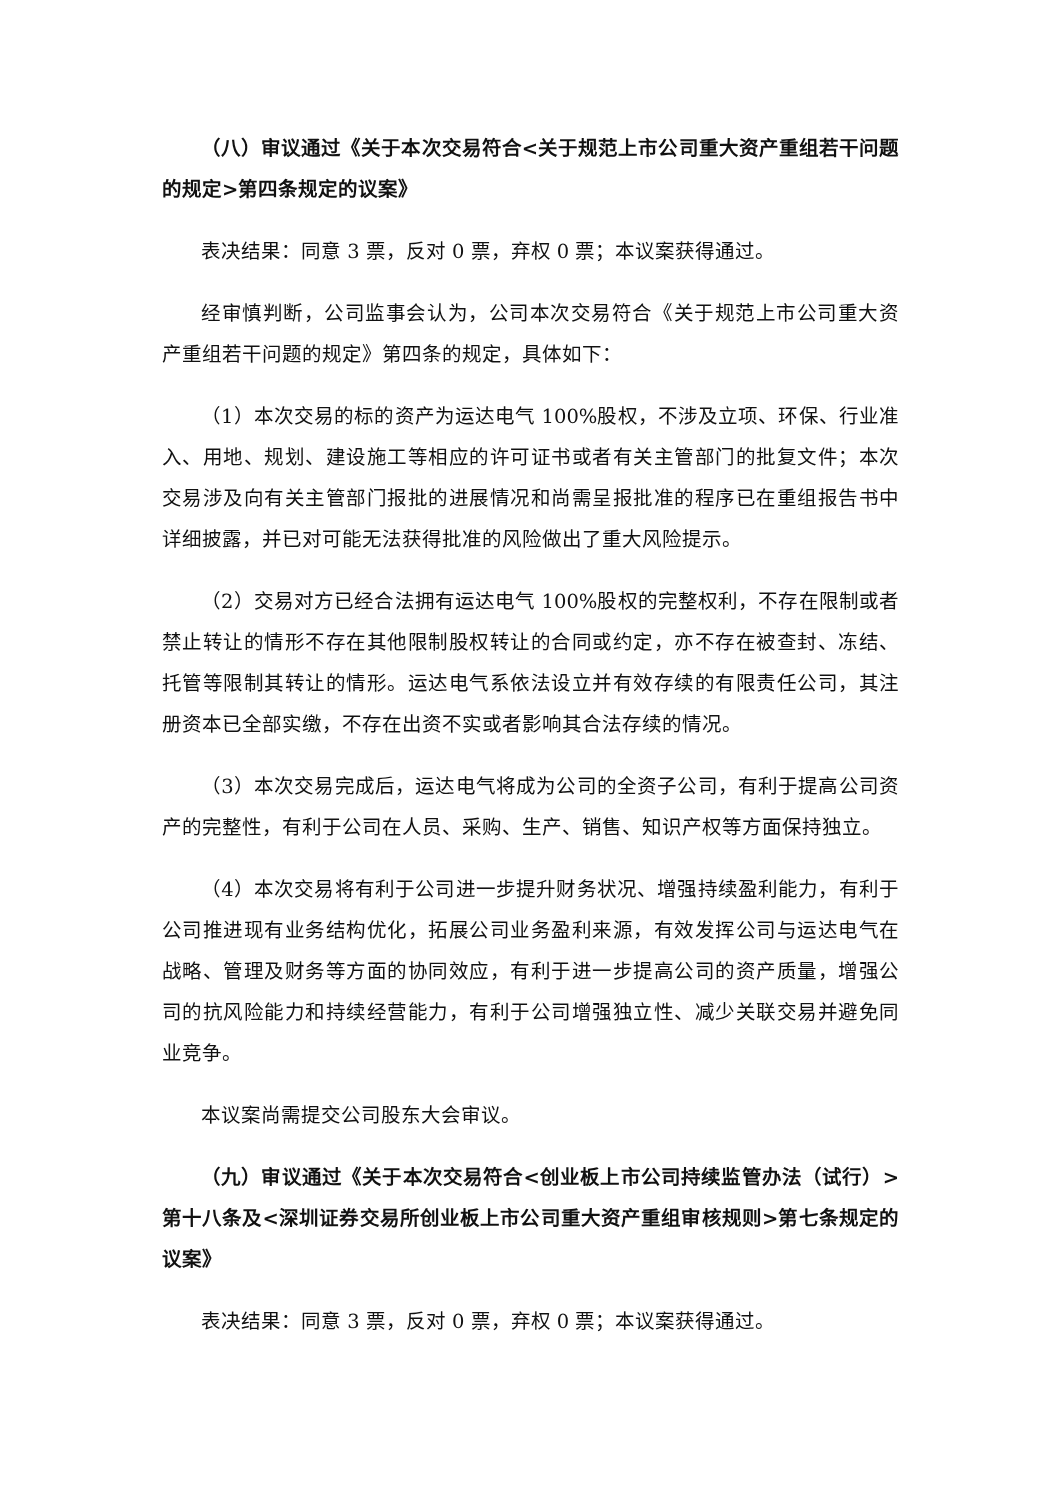（八）审议通过《关于本次交易符合<关于规范上市公司重大资产重组若干问题的规定>第四条规定的议案》
表决结果：同意 3 票，反对 0 票，弃权 0 票；本议案获得通过。
经审慎判断，公司监事会认为，公司本次交易符合《关于规范上市公司重大资产重组若干问题的规定》第四条的规定，具体如下：
（1）本次交易的标的资产为运达电气 100%股权，不涉及立项、环保、行业准入、用地、规划、建设施工等相应的许可证书或者有关主管部门的批复文件；本次交易涉及向有关主管部门报批的进展情况和尚需呈报批准的程序已在重组报告书中详细披露，并已对可能无法获得批准的风险做出了重大风险提示。
（2）交易对方已经合法拥有运达电气 100%股权的完整权利，不存在限制或者禁止转让的情形不存在其他限制股权转让的合同或约定，亦不存在被查封、冻结、托管等限制其转让的情形。运达电气系依法设立并有效存续的有限责任公司，其注册资本已全部实缴，不存在出资不实或者影响其合法存续的情况。
（3）本次交易完成后，运达电气将成为公司的全资子公司，有利于提高公司资产的完整性，有利于公司在人员、采购、生产、销售、知识产权等方面保持独立。
（4）本次交易将有利于公司进一步提升财务状况、增强持续盈利能力，有利于公司推进现有业务结构优化，拓展公司业务盈利来源，有效发挥公司与运达电气在战略、管理及财务等方面的协同效应，有利于进一步提高公司的资产质量，增强公司的抗风险能力和持续经营能力，有利于公司增强独立性、减少关联交易并避免同业竞争。
本议案尚需提交公司股东大会审议。
（九）审议通过《关于本次交易符合<创业板上市公司持续监管办法（试行）>第十八条及<深圳证券交易所创业板上市公司重大资产重组审核规则>第七条规定的议案》
表决结果：同意 3 票，反对 0 票，弃权 0 票；本议案获得通过。